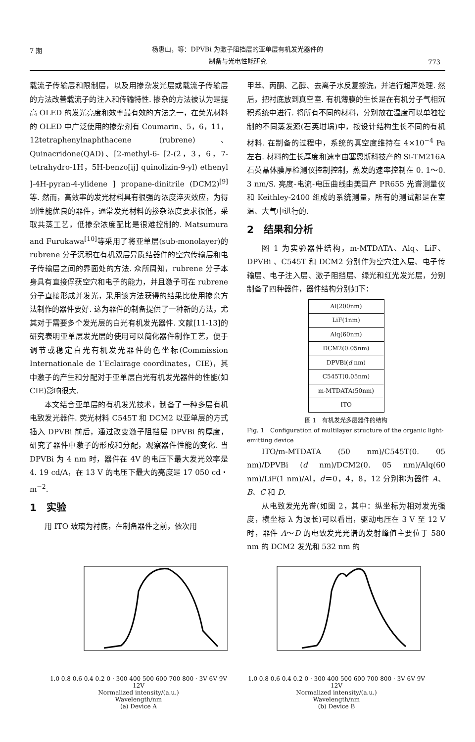7 期
杨惠山，等：DPVBi 为激子阻挡层的亚单层有机发光器件的
制备与光电性能研究
773
载流子传输层和限制层，以及用掺杂发光层或载流子传输层的方法改善载流子的注入和传输特性. 掺杂的方法被认为是提高 OLED 的发光亮度和效率最有效的方法之一，在荧光材料的 OLED 中广泛使用的掺杂剂有 Coumarin、5，6，11，12tetraphenylnaphthacene (rubrene)、Quinacridone(QAD)、[2-methyl-6- [2-(2，3，6，7-tetrahydro-1H，5H-benzo[ij] quinolizin-9-yl) ethenyl ]-4H-pyran-4-ylidene ] propane-dinitrile (DCM2)<sup>[9]</sup>等. 然而，高效率的发光材料具有很强的浓度淬灭效应，为得到性能优良的器件，通常发光材料的掺杂浓度要求很低，采取共蒸工艺，低掺杂浓度配比是很难控制的. Matsumura and Furukawa<sup>[10]</sup>等采用了将亚单层(sub-monolayer)的 rubrene 分子沉积在有机双层异质结器件的空穴传输层和电子传输层之间的界面处的方法. 众所周知，rubrene 分子本身具有直接俘获空穴和电子的能力，并且激子可在 rubrene 分子直接形成并发光，采用该方法获得的结果比使用掺杂方法制作的器件要好. 这为器件的制备提供了一种新的方法，尤其对于需要多个发光层的白光有机发光器件. 文献[11-13]的研究表明亚单层发光层的使用可以简化器件制作工艺，便于调节或稳定白光有机发光器件的色坐标(Commission Internationale de 1′Eclairage coordinates，CIE)，其中激子的产生和分配对于亚单层白光有机发光器件的性能(如 CIE)影响很大.
本文结合亚单层的有机发光技术，制备了一种多层有机电致发光器件. 荧光材料 C545T 和 DCM2 以亚单层的方式插入 DPVBi 前后，通过改变激子阻挡层 DPVBi 的厚度，研究了器件中激子的形成和分配，观察器件性能的变化. 当 DPVBi 为 4 nm 时，器件在 4V 的电压下最大发光效率是 4. 19 cd/A，在 13 V 的电压下最大的亮度是 17 050 cd・m<sup>−2</sup>.
1　实验
用 ITO 玻璃为衬底，在制备器件之前，依次用
甲苯、丙酮、乙醇、去离子水反复擦洗，并进行超声处理. 然后，把衬底放到真空室. 有机薄膜的生长是在有机分子气相沉积系统中进行. 将所有不同的材料，分别放在温度可以单独控制的不同蒸发源(石英坩埚)中，按设计结构生长不同的有机材料. 在制备的过程中，系统的真空度维持在 4×10<sup>−4</sup> Pa 左右. 材料的生长厚度和速率由塞恩斯科技产的 Si-TM216A 石英晶体膜厚检测仪控制控制，蒸发的速率控制在 0. 1～0. 3 nm/S. 亮度-电流-电压曲线由美国产 PR655 光谱测量仪和 Keithley-2400 组成的系统测量，所有的测试都是在室温、大气中进行的.
2　结果和分析
图 1 为实验器件结构，m-MTDATA、Alq、LiF、DPVBi 、C545T 和 DCM2 分别作为空穴注入层、电子传输层、电子注入层、激子阻挡层、绿光和红光发光层，分别制备了四种器件，器件结构分别如下：
| Al(200nm) |
| LiF(1nm) |
| Alq(60nm) |
| DCM2(0.05nm) |
| DPVBi( d nm) |
| C545T(0.05nm) |
| m-MTDATA(50nm) |
| ITO |
图 1　有机发光多层器件的结构
Fig. 1　Configuration of multilayer structure of the organic light-emitting device
ITO/m-MTDATA (50 nm)/C545T(0. 05 nm)/DPVBi (d nm)/DCM2(0. 05 nm)/Alq(60 nm)/LiF(1 nm)/Al，d＝0，4，8，12 分别称为器件 A、B、C 和 D.
从电致发光光谱(如图 2，其中：纵坐标为相对发光强度，横坐标 λ 为波长)可以看出，驱动电压在 3 V 至 12 V 时，器件 A～D 的电致发光光谱的发射峰值主要位于 580 nm 的 DCM2 发光和 532 nm 的
1.0 0.8 0.6 0.4 0.2 0 · 300 400 500 600 700 800 · 3V 6V 9V 12V
Normalized intensity/(a.u.)
Wavelength/nm
(a) Device A
1.0 0.8 0.6 0.4 0.2 0 · 300 400 500 600 700 800 · 3V 6V 9V 12V
Normalized intensity/(a.u.)
Wavelength/nm
(b) Device B